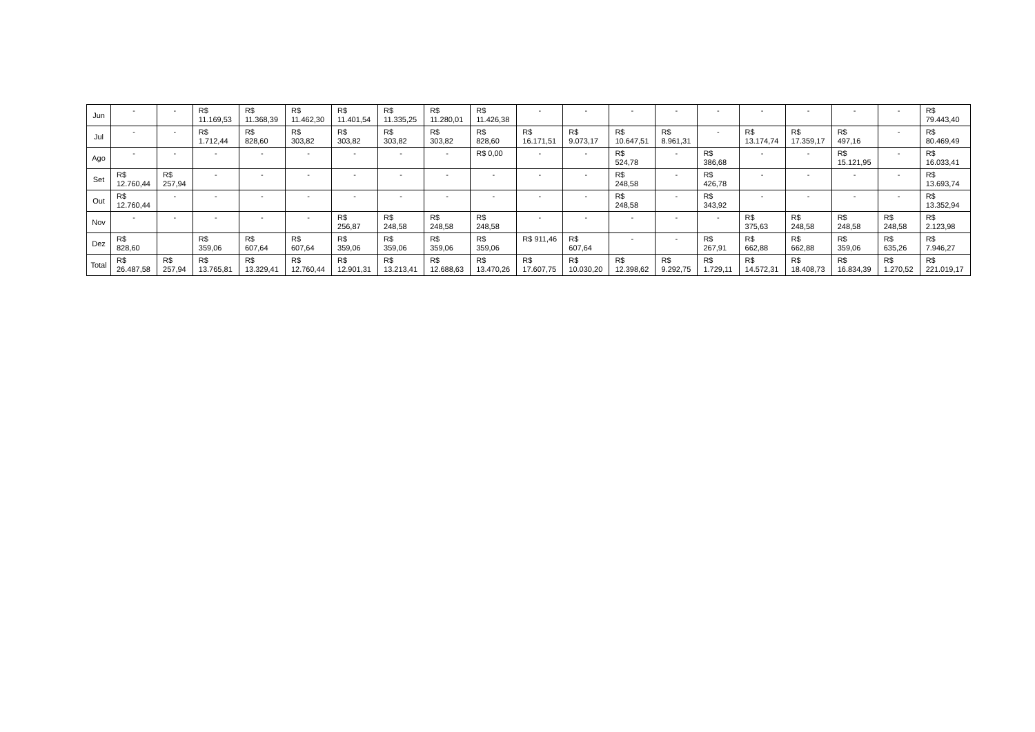| Jun | - | - | R$ 11.169,53 | R$ 11.368,39 | R$ 11.462,30 | R$ 11.401,54 | R$ 11.335,25 | R$ 11.280,01 | R$ 11.426,38 | - | - | - | - | - | - | - | - | - | R$ 79.443,40 |
| Jul | - | - | R$ 1.712,44 | R$ 828,60 | R$ 303,82 | R$ 303,82 | R$ 303,82 | R$ 303,82 | R$ 828,60 | R$ 16.171,51 | R$ 9.073,17 | R$ 10.647,51 | R$ 8.961,31 | - | R$ 13.174,74 | R$ 17.359,17 | R$ 497,16 | - | R$ 80.469,49 |
| Ago | - | - | - | - | - | - | - | - | R$ 0,00 | - | - | R$ 524,78 | - | R$ 386,68 | - | - | R$ 15.121,95 | - | R$ 16.033,41 |
| Set | R$ 12.760,44 | R$ 257,94 | - | - | - | - | - | - | - | - | - | R$ 248,58 | - | R$ 426,78 | - | - | - | - | R$ 13.693,74 |
| Out | R$ 12.760,44 | - | - | - | - | - | - | - | - | - | - | R$ 248,58 | - | R$ 343,92 | - | - | - | - | R$ 13.352,94 |
| Nov | - | - | - | - | - | R$ 256,87 | R$ 248,58 | R$ 248,58 | R$ 248,58 | - | - | - | - | - | R$ 375,63 | R$ 248,58 | R$ 248,58 | R$ 248,58 | R$ 2.123,98 |
| Dez | R$ 828,60 | | R$ 359,06 | R$ 607,64 | R$ 607,64 | R$ 359,06 | R$ 359,06 | R$ 359,06 | R$ 359,06 | R$ 911,46 | R$ 607,64 | - | - | R$ 267,91 | R$ 662,88 | R$ 662,88 | R$ 359,06 | R$ 635,26 | R$ 7.946,27 |
| Total | R$ 26.487,58 | R$ 257,94 | R$ 13.765,81 | R$ 13.329,41 | R$ 12.760,44 | R$ 12.901,31 | R$ 13.213,41 | R$ 12.688,63 | R$ 13.470,26 | R$ 17.607,75 | R$ 10.030,20 | R$ 12.398,62 | R$ 9.292,75 | R$ 1.729,11 | R$ 14.572,31 | R$ 18.408,73 | R$ 16.834,39 | R$ 1.270,52 | R$ 221.019,17 |